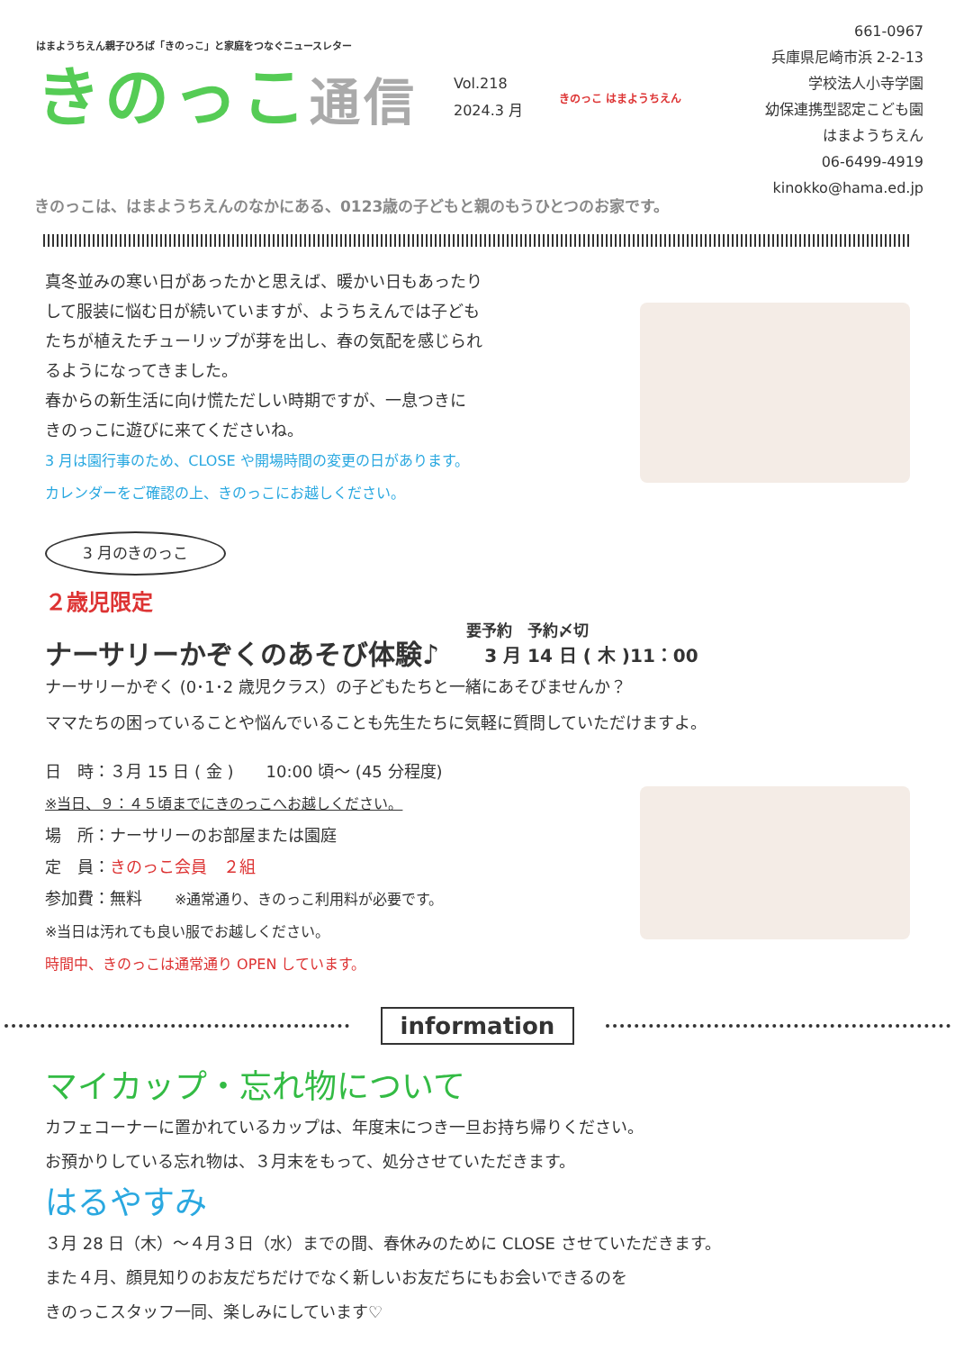はまようちえん親子ひろば「きのっこ」と家庭をつなぐニュースレター
きのっこ通信
Vol.218
2024.3 月
きのっこ はまようちえん
661-0967
兵庫県尼崎市浜 2-2-13
学校法人小寺学園
幼保連携型認定こども園
はまようちえん
06-6499-4919
kinokko@hama.ed.jp
きのっこは、はまようちえんのなかにある、0123歳の子どもと親のもうひとつのお家です。
真冬並みの寒い日があったかと思えば、暖かい日もあったり
して服装に悩む日が続いていますが、ようちえんでは子ども
たちが植えたチューリップが芽を出し、春の気配を感じられ
るようになってきました。
春からの新生活に向け慌ただしい時期ですが、一息つきに
きのっこに遊びに来てくださいね。
3 月は園行事のため、CLOSE や開場時間の変更の日があります。
カレンダーをご確認の上、きのっこにお越しください。
3 月のきのっこ
２歳児限定
ナーサリーかぞくのあそび体験♪
要予約　予約〆切
　3 月 14 日 ( 木 )11：00
ナーサリーかぞく (0･1･2 歳児クラス）の子どもたちと一緒にあそびませんか？
ママたちの困っていることや悩んでいることも先生たちに気軽に質問していただけますよ。
日　時：３月 15 日 ( 金 )　　10:00 頃～ (45 分程度)
※当日、９：４５頃までにきのっこへお越しください。
場　所：ナーサリーのお部屋または園庭
定　員：きのっこ会員　２組
参加費：無料　　※通常通り、きのっこ利用料が必要です。
※当日は汚れても良い服でお越しください。
時間中、きのっこは通常通り OPEN しています。
information
マイカップ・忘れ物について
カフェコーナーに置かれているカップは、年度末につき一旦お持ち帰りください。
お預かりしている忘れ物は、３月末をもって、処分させていただきます。
はるやすみ
３月 28 日（木）～４月３日（水）までの間、春休みのために CLOSE させていただきます。
また４月、顔見知りのお友だちだけでなく新しいお友だちにもお会いできるのを
きのっこスタッフ一同、楽しみにしています♡